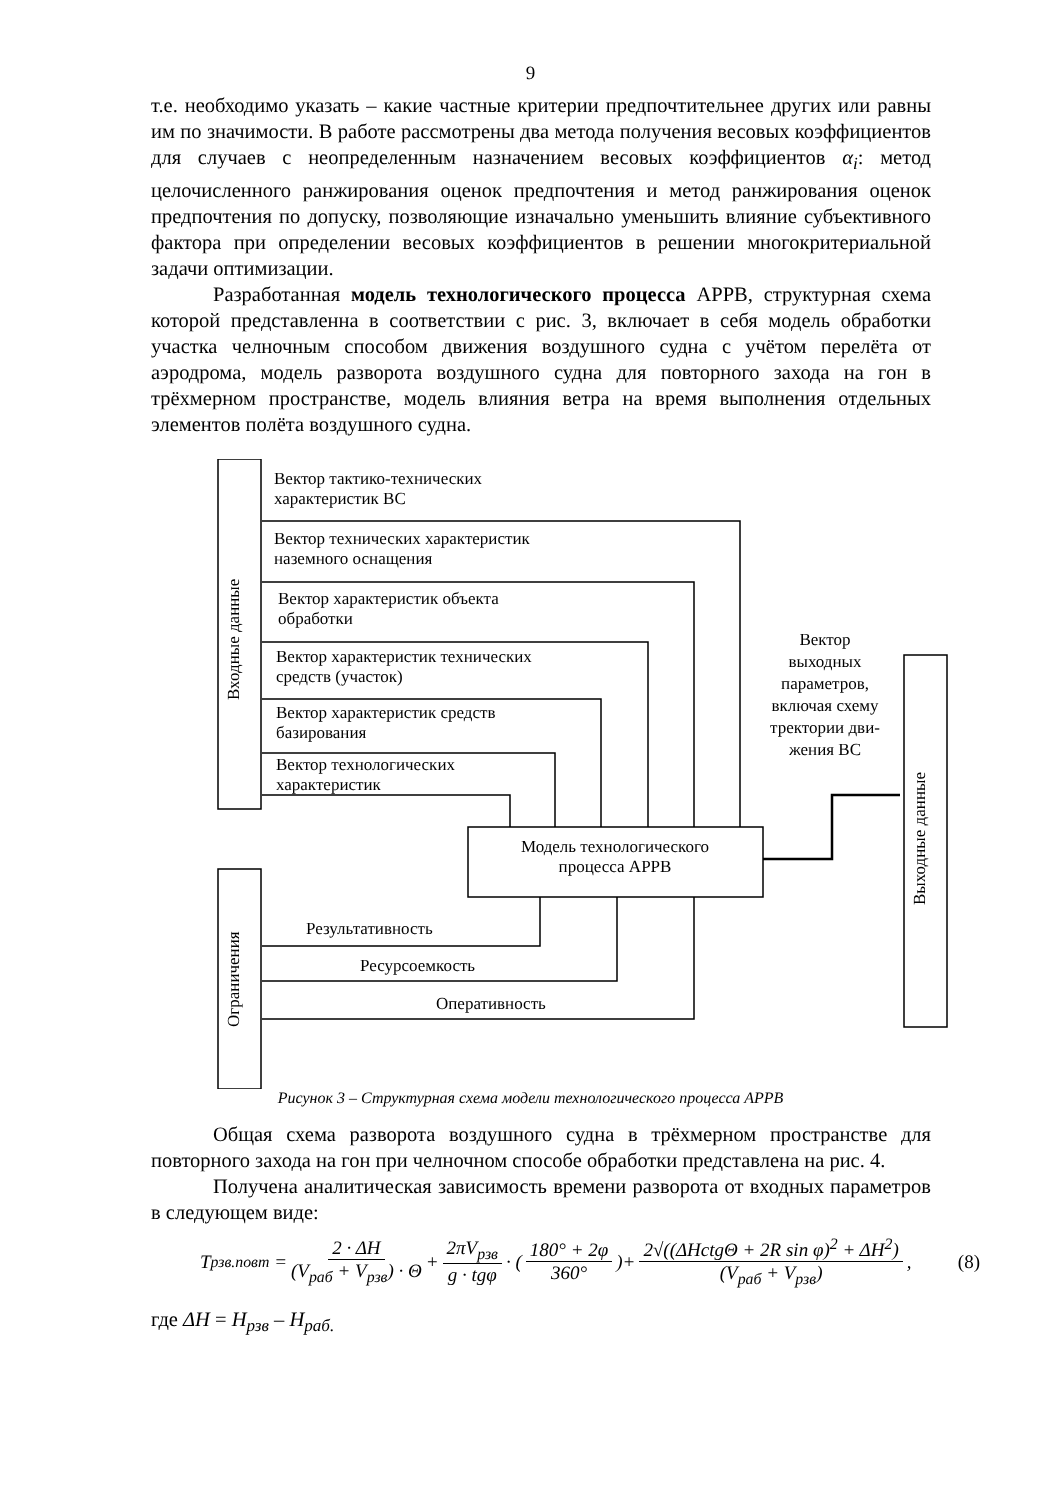9
т.е. необходимо указать – какие частные критерии предпочтительнее других или равны им по значимости. В работе рассмотрены два метода получения весовых коэффициентов для случаев с неопределенным назначением весовых коэффициентов α<sub>i</sub>: метод целочисленного ранжирования оценок предпочтения и метод ранжирования оценок предпочтения по допуску, позволяющие изначально уменьшить влияние субъективного фактора при определении весовых коэффициентов в решении многокритериальной задачи оптимизации.
Разработанная модель технологического процесса АРРВ, структурная схема которой представленна в соответствии с рис. 3, включает в себя модель обработки участка челночным способом движения воздушного судна с учётом перелёта от аэродрома, модель разворота воздушного судна для повторного захода на гон в трёхмерном пространстве, модель влияния ветра на время выполнения отдельных элементов полёта воздушного судна.
Входные данные
Ограничения
Выходные данные
Вектор тактико-технических
характеристик ВС
Вектор технических характеристик
наземного оснащения
Вектор характеристик объекта
обработки
Вектор характеристик технических
средств (участок)
Вектор характеристик средств
базирования
Вектор технологических
характеристик
Модель технологического
процесса АРРВ
Вектор
выходных
параметров,
включая схему
тректории дви-
жения ВС
Результативность
Ресурсоемкость
Оперативность
Рисунок 3 – Структурная схема модели технологического процесса АРРВ
Общая схема разворота воздушного судна в трёхмерном пространстве для повторного захода на гон при челночном способе обработки представлена на рис. 4.
Получена аналитическая зависимость времени разворота от входных параметров в следующем виде:
T<sub>рзв.повт</sub> = 2 · ΔH (V<sub>раб</sub> + V<sub>рзв</sub>) · Θ + 2πV<sub>рзв</sub> g · tgφ · (180° + 2φ 360°)+ 2√((ΔHctgΘ + 2R sin φ)<sup>2</sup> + ΔH<sup>2</sup>) (V<sub>раб</sub> + V<sub>рзв</sub>), (8)
где ΔH = H<sub>рзв</sub> – H<sub>раб.</sub>